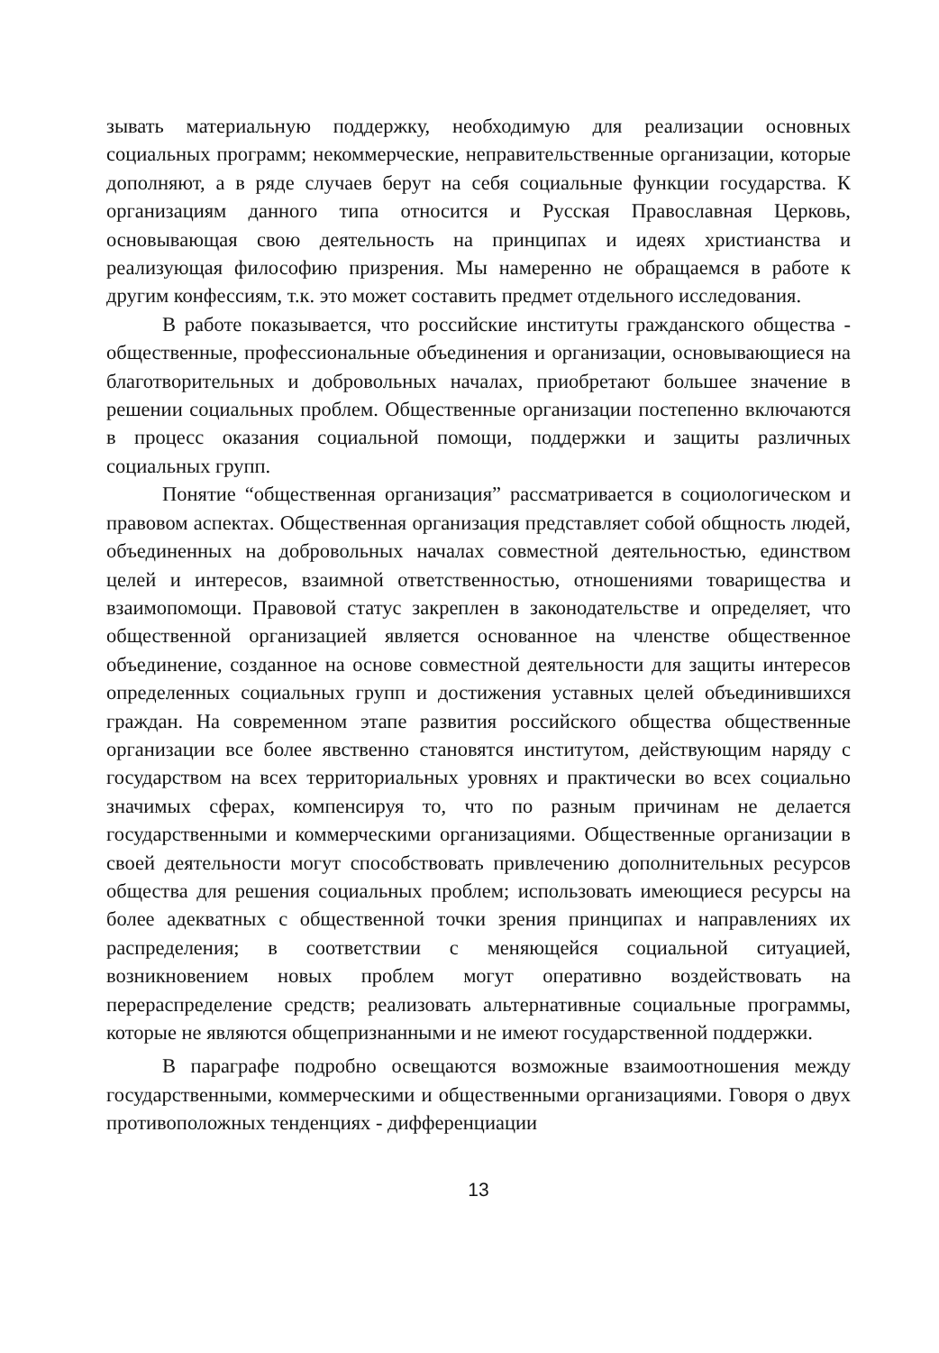зывать материальную поддержку, необходимую для реализации основных социальных программ; некоммерческие, неправительственные организации, которые дополняют, а в ряде случаев берут на себя социальные функции государства. К организациям данного типа относится и Русская Православная Церковь, основывающая свою деятельность на принципах и идеях христианства и реализующая философию призрения. Мы намеренно не обращаемся в работе к другим конфессиям, т.к. это может составить предмет отдельного исследования.
В работе показывается, что российские институты гражданского общества - общественные, профессиональные объединения и организации, основывающиеся на благотворительных и добровольных началах, приобретают большее значение в решении социальных проблем. Общественные организации постепенно включаются в процесс оказания социальной помощи, поддержки и защиты различных социальных групп.
Понятие “общественная организация” рассматривается в социологическом и правовом аспектах. Общественная организация представляет собой общность людей, объединенных на добровольных началах совместной деятельностью, единством целей и интересов, взаимной ответственностью, отношениями товарищества и взаимопомощи. Правовой статус закреплен в законодательстве и определяет, что общественной организацией является основанное на членстве общественное объединение, созданное на основе совместной деятельности для защиты интересов определенных социальных групп и достижения уставных целей объединившихся граждан. На современном этапе развития российского общества общественные организации все более явственно становятся институтом, действующим наряду с государством на всех территориальных уровнях и практически во всех социально значимых сферах, компенсируя то, что по разным причинам не делается государственными и коммерческими организациями. Общественные организации в своей деятельности могут способствовать привлечению дополнительных ресурсов общества для решения социальных проблем; использовать имеющиеся ресурсы на более адекватных с общественной точки зрения принципах и направлениях их распределения; в соответствии с меняющейся социальной ситуацией, возникновением новых проблем могут оперативно воздействовать на перераспределение средств; реализовать альтернативные социальные программы, которые не являются общепризнанными и не имеют государственной поддержки.
В параграфе подробно освещаются возможные взаимоотношения между государственными, коммерческими и общественными организациями. Говоря о двух противоположных тенденциях - дифференциации
13